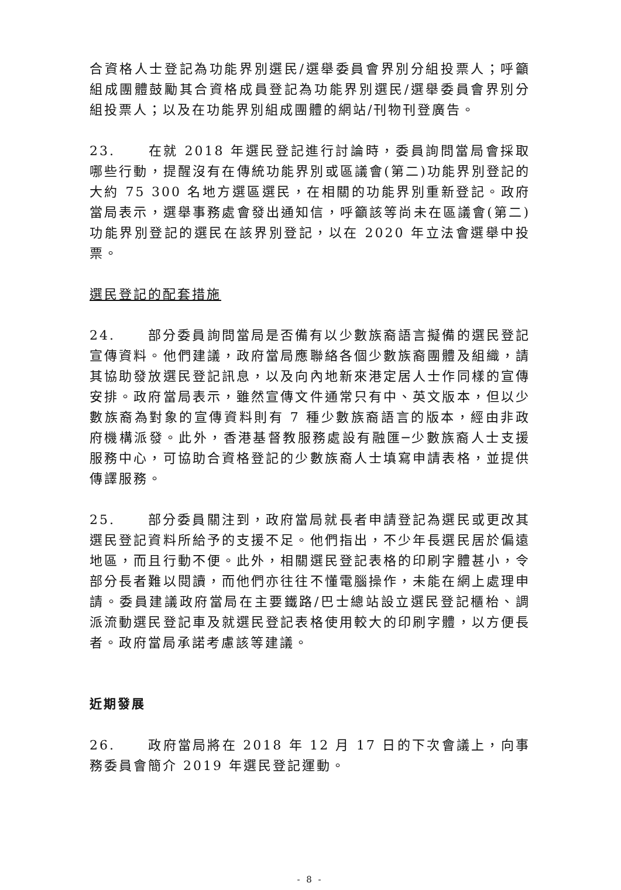合資格人士登記為功能界別選民/選舉委員會界別分組投票人；呼籲組成團體鼓勵其合資格成員登記為功能界別選民/選舉委員會界別分組投票人；以及在功能界別組成團體的網站/刊物刊登廣告。
23. 在就 2018 年選民登記進行討論時，委員詢問當局會採取哪些行動，提醒沒有在傳統功能界別或區議會(第二)功能界別登記的大約 75 300 名地方選區選民，在相關的功能界別重新登記。政府當局表示，選舉事務處會發出通知信，呼籲該等尚未在區議會(第二)功能界別登記的選民在該界別登記，以在 2020 年立法會選舉中投票。
選民登記的配套措施
24. 部分委員詢問當局是否備有以少數族裔語言擬備的選民登記宣傳資料。他們建議，政府當局應聯絡各個少數族裔團體及組織，請其協助發放選民登記訊息，以及向內地新來港定居人士作同樣的宣傳安排。政府當局表示，雖然宣傳文件通常只有中、英文版本，但以少數族裔為對象的宣傳資料則有 7 種少數族裔語言的版本，經由非政府機構派發。此外，香港基督教服務處設有融匯─少數族裔人士支援服務中心，可協助合資格登記的少數族裔人士填寫申請表格，並提供傳譯服務。
25. 部分委員關注到，政府當局就長者申請登記為選民或更改其選民登記資料所給予的支援不足。他們指出，不少年長選民居於偏遠地區，而且行動不便。此外，相關選民登記表格的印刷字體甚小，令部分長者難以閱讀，而他們亦往往不懂電腦操作，未能在網上處理申請。委員建議政府當局在主要鐵路/巴士總站設立選民登記櫃枱、調派流動選民登記車及就選民登記表格使用較大的印刷字體，以方便長者。政府當局承諾考慮該等建議。
近期發展
26. 政府當局將在 2018 年 12 月 17 日的下次會議上，向事務委員會簡介 2019 年選民登記運動。
- 8 -